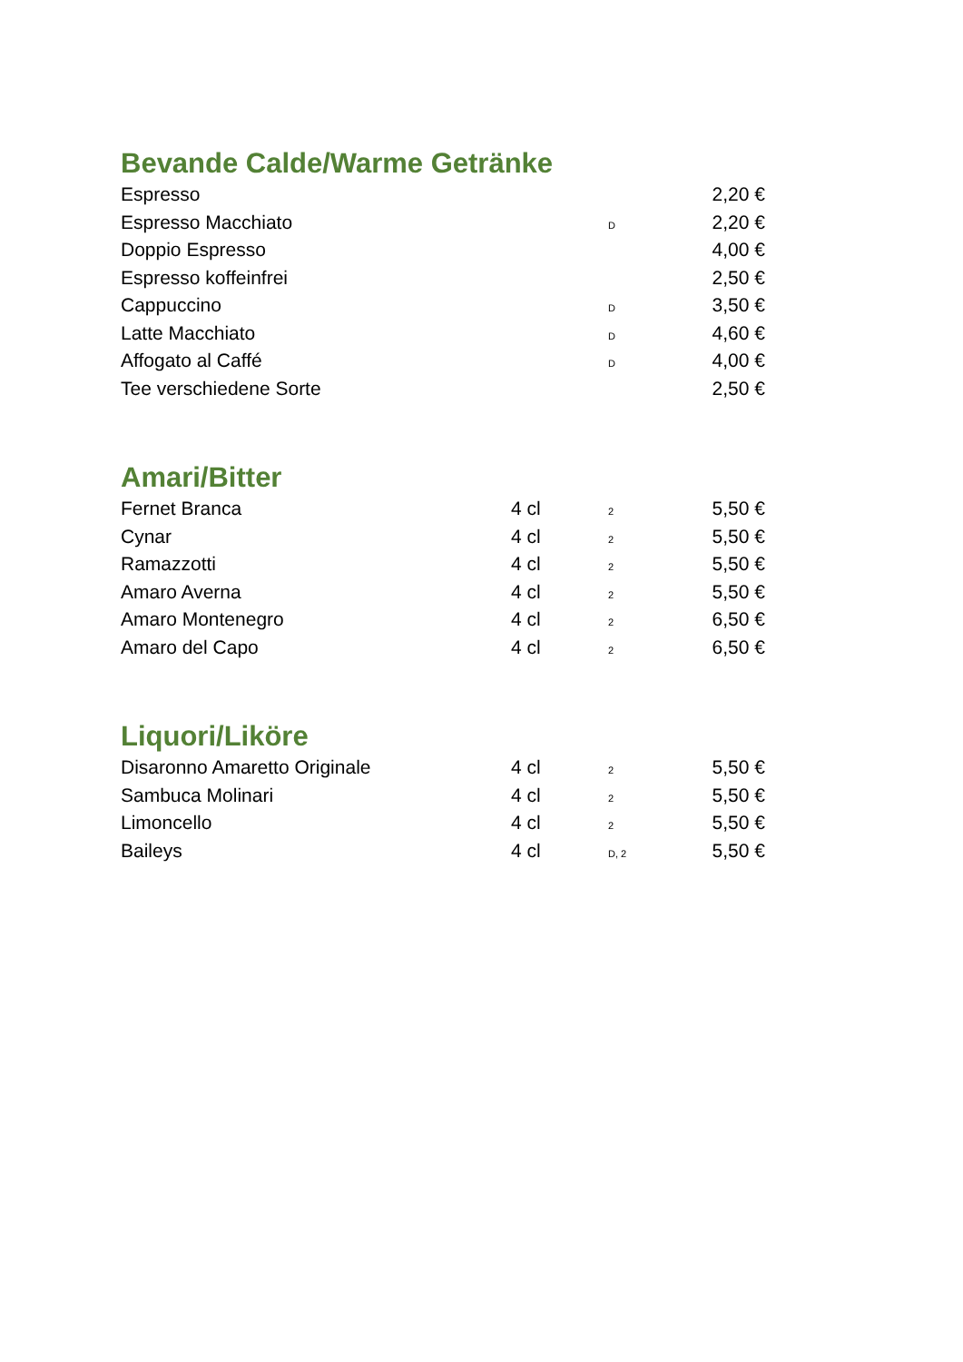Bevande Calde/Warme Getränke
| Espresso | | | 2,20 € |
| Espresso Macchiato | | D | 2,20 € |
| Doppio Espresso | | | 4,00 € |
| Espresso koffeinfrei | | | 2,50 € |
| Cappuccino | | D | 3,50 € |
| Latte Macchiato | | D | 4,60 € |
| Affogato al Caffé | | D | 4,00 € |
| Tee verschiedene Sorte | | | 2,50 € |
Amari/Bitter
| Fernet Branca | 4 cl | 2 | 5,50 € |
| Cynar | 4 cl | 2 | 5,50 € |
| Ramazzotti | 4 cl | 2 | 5,50 € |
| Amaro Averna | 4 cl | 2 | 5,50 € |
| Amaro Montenegro | 4 cl | 2 | 6,50 € |
| Amaro del Capo | 4 cl | 2 | 6,50 € |
Liquori/Liköre
| Disaronno Amaretto Originale | 4 cl | 2 | 5,50 € |
| Sambuca Molinari | 4 cl | 2 | 5,50 € |
| Limoncello | 4 cl | 2 | 5,50 € |
| Baileys | 4 cl | D, 2 | 5,50 € |